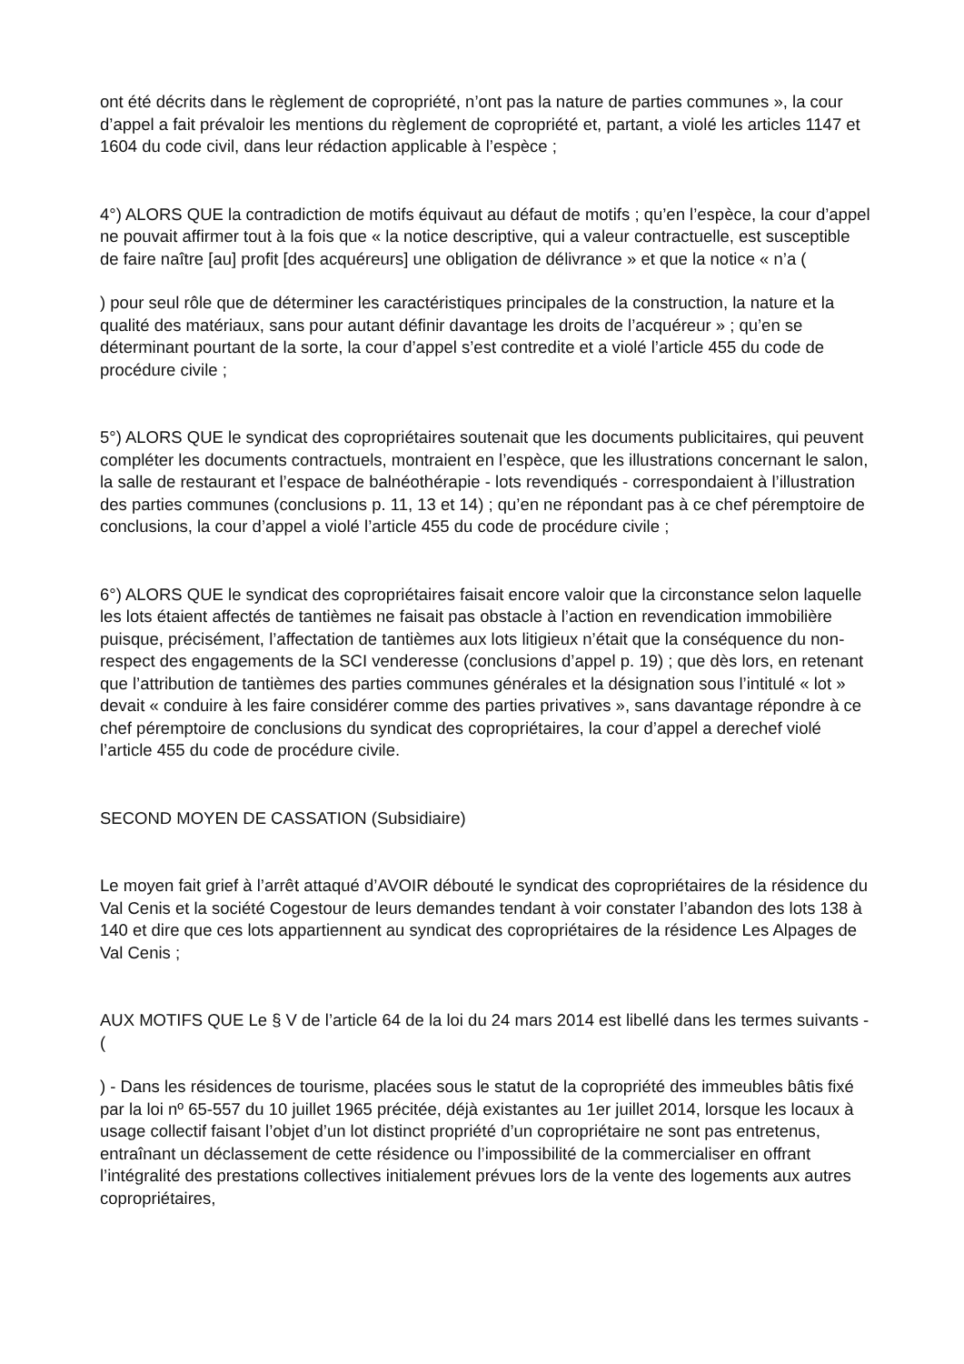ont été décrits dans le règlement de copropriété, n’ont pas la nature de parties communes », la cour d’appel a fait prévaloir les mentions du règlement de copropriété et, partant, a violé les articles 1147 et 1604 du code civil, dans leur rédaction applicable à l’espèce ;
4°) ALORS QUE la contradiction de motifs équivaut au défaut de motifs ; qu’en l’espèce, la cour d’appel ne pouvait affirmer tout à la fois que « la notice descriptive, qui a valeur contractuelle, est susceptible de faire naître [au] profit [des acquéreurs] une obligation de délivrance » et que la notice « n’a (
) pour seul rôle que de déterminer les caractéristiques principales de la construction, la nature et la qualité des matériaux, sans pour autant définir davantage les droits de l’acquéreur » ; qu’en se déterminant pourtant de la sorte, la cour d’appel s’est contredite et a violé l’article 455 du code de procédure civile ;
5°) ALORS QUE le syndicat des copropriétaires soutenait que les documents publicitaires, qui peuvent compléter les documents contractuels, montraient en l’espèce, que les illustrations concernant le salon, la salle de restaurant et l’espace de balnéothérapie - lots revendiqués - correspondaient à l’illustration des parties communes (conclusions p. 11, 13 et 14) ; qu’en ne répondant pas à ce chef péremptoire de conclusions, la cour d’appel a violé l’article 455 du code de procédure civile ;
6°) ALORS QUE le syndicat des copropriétaires faisait encore valoir que la circonstance selon laquelle les lots étaient affectés de tantièmes ne faisait pas obstacle à l’action en revendication immobilière puisque, précisément, l’affectation de tantièmes aux lots litigieux n’était que la conséquence du non-respect des engagements de la SCI venderesse (conclusions d’appel p. 19) ; que dès lors, en retenant que l’attribution de tantièmes des parties communes générales et la désignation sous l’intitulé « lot » devait « conduire à les faire considérer comme des parties privatives », sans davantage répondre à ce chef péremptoire de conclusions du syndicat des copropriétaires, la cour d’appel a derechef violé l’article 455 du code de procédure civile.
SECOND MOYEN DE CASSATION (Subsidiaire)
Le moyen fait grief à l’arrêt attaqué d’AVOIR débouté le syndicat des copropriétaires de la résidence du Val Cenis et la société Cogestour de leurs demandes tendant à voir constater l’abandon des lots 138 à 140 et dire que ces lots appartiennent au syndicat des copropriétaires de la résidence Les Alpages de Val Cenis ;
AUX MOTIFS QUE Le § V de l’article 64 de la loi du 24 mars 2014 est libellé dans les termes suivants - (
) - Dans les résidences de tourisme, placées sous le statut de la copropriété des immeubles bâtis fixé par la loi nº 65-557 du 10 juillet 1965 précitée, déjà existantes au 1er juillet 2014, lorsque les locaux à usage collectif faisant l’objet d’un lot distinct propriété d’un copropriétaire ne sont pas entretenus, entraînant un déclassement de cette résidence ou l’impossibilité de la commercialiser en offrant l’intégralité des prestations collectives initialement prévues lors de la vente des logements aux autres copropriétaires,